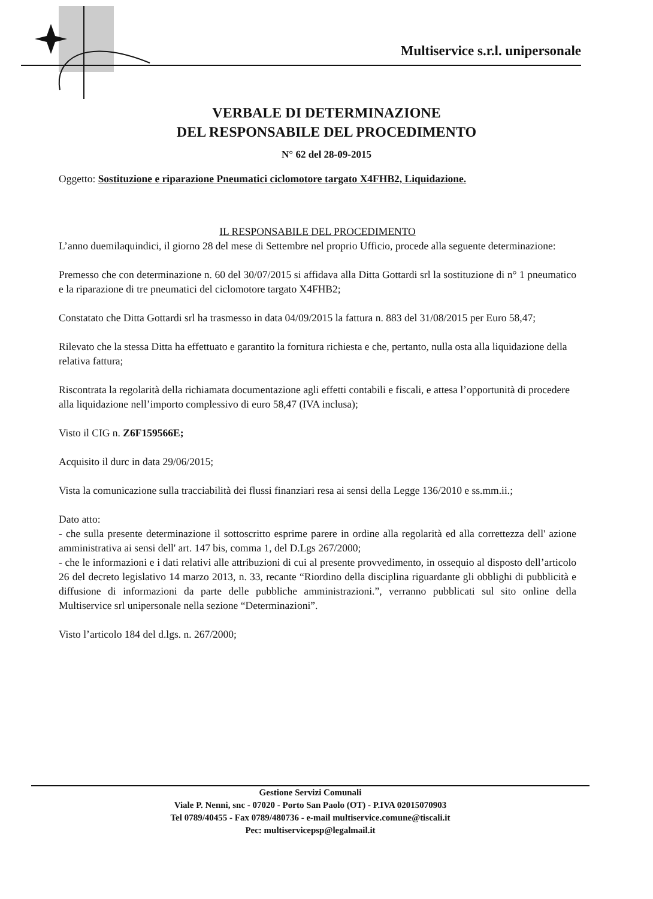Multiservice s.r.l. unipersonale
VERBALE DI DETERMINAZIONE
DEL RESPONSABILE DEL PROCEDIMENTO
N° 62 del 28-09-2015
Oggetto: Sostituzione e riparazione Pneumatici ciclomotore targato X4FHB2, Liquidazione.
IL RESPONSABILE DEL PROCEDIMENTO
L’anno duemilaquindici, il giorno 28 del mese di Settembre nel proprio Ufficio, procede alla seguente determinazione:
Premesso che con determinazione n. 60 del 30/07/2015 si affidava alla Ditta Gottardi srl la sostituzione di n° 1 pneumatico e la riparazione di tre pneumatici del ciclomotore targato X4FHB2;
Constatato che Ditta Gottardi srl ha trasmesso in data 04/09/2015 la fattura n. 883 del 31/08/2015 per Euro 58,47;
Rilevato che la stessa Ditta ha effettuato e garantito la fornitura richiesta e che, pertanto, nulla osta alla liquidazione della relativa fattura;
Riscontrata la regolarità della richiamata documentazione agli effetti contabili e fiscali, e attesa l’opportunità di procedere alla liquidazione nell’importo complessivo di euro 58,47 (IVA inclusa);
Visto il CIG n. Z6F159566E;
Acquisito il durc in data 29/06/2015;
Vista la comunicazione sulla tracciabilità dei flussi finanziari resa ai sensi della Legge 136/2010 e ss.mm.ii.;
Dato atto:
- che sulla presente determinazione il sottoscritto esprime parere in ordine alla regolarità ed alla correttezza dell' azione amministrativa ai sensi dell' art. 147 bis, comma 1, del D.Lgs 267/2000;
- che le informazioni e i dati relativi alle attribuzioni di cui al presente provvedimento, in ossequio al disposto dell’articolo 26 del decreto legislativo 14 marzo 2013, n. 33, recante “Riordino della disciplina riguardante gli obblighi di pubblicità e diffusione di informazioni da parte delle pubbliche amministrazioni.”, verranno pubblicati sul sito online della Multiservice srl unipersonale nella sezione “Determinazioni”.
Visto l’articolo 184 del d.lgs. n. 267/2000;
Gestione Servizi Comunali
Viale P. Nenni, snc - 07020 - Porto San Paolo (OT) - P.IVA 02015070903
Tel 0789/40455 - Fax 0789/480736 - e-mail multiservice.comune@tiscali.it
Pec: multiservicepsp@legalmail.it